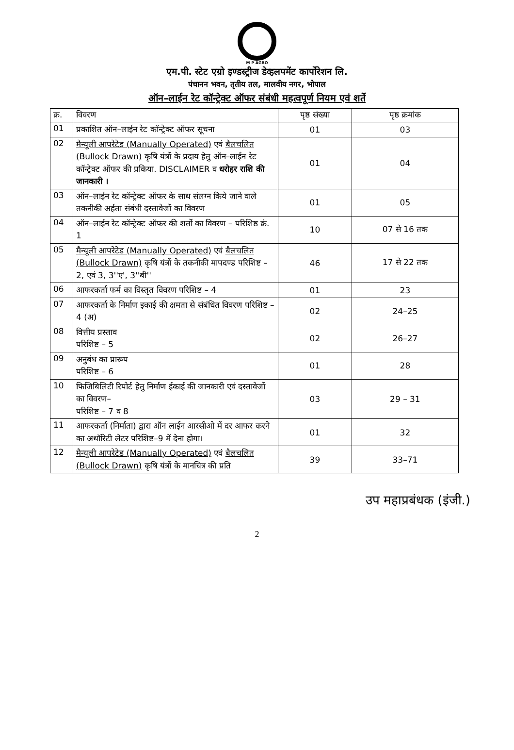M P AGRO
एम.पी. स्टेट एग्रो इण्डस्ट्रीज डेव्हलपमेंट कार्पोरेशन लि.
पंचानन भवन, तृतीय तल, मालवीय नगर, भोपाल
ऑन–लाईन रेट कॉन्ट्रेक्ट ऑफर संबंधी महत्वपूर्ण नियम एवं शर्ते
| क्र. | विवरण | पृष्ठ संख्या | पृष्ठ क्रमांक |
| --- | --- | --- | --- |
| 01 | प्रकाशित ऑन–लाईन रेट कॉन्ट्रेक्ट ऑफर सूचना | 01 | 03 |
| 02 | मैन्यूली आपरेटेड (Manually Operated) एवं बैलचलित (Bullock Drawn) कृषि यंत्रों के प्रदाय हेतु ऑन–लाईन रेट कॉन्ट्रेक्ट ऑफर की प्रकिया. DISCLAIMER व धरोहर राशि की जानकारी । | 01 | 04 |
| 03 | ऑन–लाईन रेट कॉन्ट्रेक्ट ऑफर के साथ संलग्न किये जाने वाले तकनीकी अर्हता संबंधी दस्तावेजों का विवरण | 01 | 05 |
| 04 | ऑन–लाईन रेट कॉन्ट्रेक्ट ऑफर की शर्तो का विवरण – परिशिष्ठ क्रं. 1 | 10 | 07 से 16 तक |
| 05 | मैन्यूली आपरेटेड (Manually Operated) एवं बैलचलित (Bullock Drawn) कृषि यंत्रों के तकनीकी मापदण्ड परिशिष्ट – 2, एवं 3, 3''ए', 3''बी'' | 46 | 17 से 22 तक |
| 06 | आफरकर्ता फर्म का विस्तृत विवरण परिशिष्ट – 4 | 01 | 23 |
| 07 | आफरकर्ता के निर्माण इकाई की क्षमता से संबंधित विवरण परिशिष्ट – 4 (अ) | 02 | 24–25 |
| 08 | वित्तीय प्रस्ताव परिशिष्ट – 5 | 02 | 26–27 |
| 09 | अनुबंध का प्रारूप परिशिष्ट – 6 | 01 | 28 |
| 10 | फिजिबिलिटी रिपोर्ट हेतु निर्माण ईकाई की जानकारी एवं दस्तावेजों का विवरण– परिशिष्ट – 7 व 8 | 03 | 29 – 31 |
| 11 | आफरकर्ता (निर्माता) द्वारा ऑन लाईन आरसीओ में दर आफर करने का अथॉरिटी लेटर परिशिष्ट–9 में देना होगा। | 01 | 32 |
| 12 | मैन्यूली आपरेटेड (Manually Operated) एवं बैलचलित (Bullock Drawn) कृषि यंत्रों के मानचित्र की प्रति | 39 | 33–71 |
उप महाप्रबंधक (इंजी.)
2